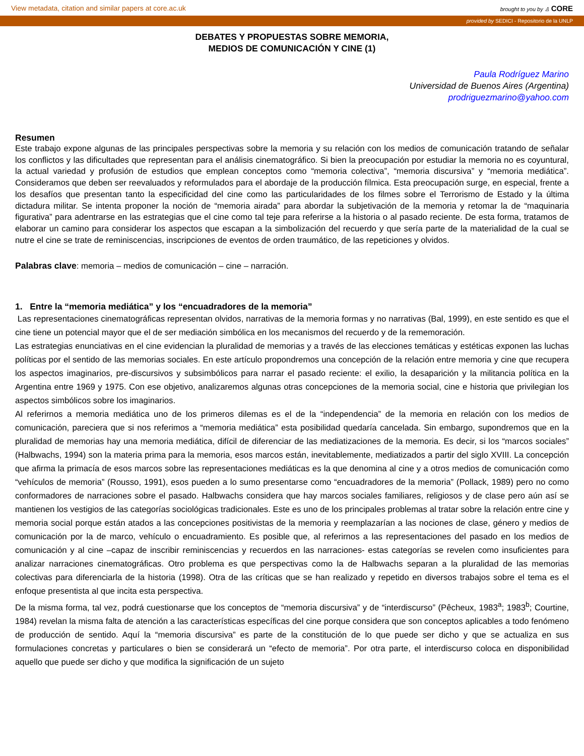View metadata, citation and similar papers at core.ac.uk brought to you by ♙ CORE
provided by SEDICI - Repositorio de la UNLP
DEBATES Y PROPUESTAS SOBRE MEMORIA,
MEDIOS DE COMUNICACIÓN Y CINE (1)
Paula Rodríguez Marino
Universidad de Buenos Aires (Argentina)
prodriguezmarino@yahoo.com
Resumen
Este trabajo expone algunas de las principales perspectivas sobre la memoria y su relación con los medios de comunicación tratando de señalar los conflictos y las dificultades que representan para el análisis cinematográfico. Si bien la preocupación por estudiar la memoria no es coyuntural, la actual variedad y profusión de estudios que emplean conceptos como “memoria colectiva”, “memoria discursiva” y “memoria mediática”. Consideramos que deben ser reevaluados y reformulados para el abordaje de la producción fílmica. Esta preocupación surge, en especial, frente a los desafíos que presentan tanto la especificidad del cine como las particularidades de los filmes sobre el Terrorismo de Estado y la última dictadura militar. Se intenta proponer la noción de “memoria airada” para abordar la subjetivación de la memoria y retomar la de “maquinaria figurativa” para adentrarse en las estrategias que el cine como tal teje para referirse a la historia o al pasado reciente. De esta forma, tratamos de elaborar un camino para considerar los aspectos que escapan a la simbolización del recuerdo y que sería parte de la materialidad de la cual se nutre el cine se trate de reminiscencias, inscripciones de eventos de orden traumático, de las repeticiones y olvidos.
Palabras clave: memoria – medios de comunicación – cine – narración.
1. Entre la “memoria mediática” y los “encuadradores de la memoria”
Las representaciones cinematográficas representan olvidos, narrativas de la memoria formas y no narrativas (Bal, 1999), en este sentido es que el cine tiene un potencial mayor que el de ser mediación simbólica en los mecanismos del recuerdo y de la rememoración.
Las estrategias enunciativas en el cine evidencian la pluralidad de memorias y a través de las elecciones temáticas y estéticas exponen las luchas políticas por el sentido de las memorias sociales. En este artículo propondremos una concepción de la relación entre memoria y cine que recupera los aspectos imaginarios, pre-discursivos y subsimbólicos para narrar el pasado reciente: el exilio, la desaparición y la militancia política en la Argentina entre 1969 y 1975. Con ese objetivo, analizaremos algunas otras concepciones de la memoria social, cine e historia que privilegian los aspectos simbólicos sobre los imaginarios.
Al referirnos a memoria mediática uno de los primeros dilemas es el de la “independencia” de la memoria en relación con los medios de comunicación, pareciera que si nos referimos a “memoria mediática” esta posibilidad quedaría cancelada. Sin embargo, supondremos que en la pluralidad de memorias hay una memoria mediática, difícil de diferenciar de las mediatizaciones de la memoria. Es decir, si los “marcos sociales” (Halbwachs, 1994) son la materia prima para la memoria, esos marcos están, inevitablemente, mediatizados a partir del siglo XVIII. La concepción que afirma la primacía de esos marcos sobre las representaciones mediáticas es la que denomina al cine y a otros medios de comunicación como “vehículos de memoria” (Rousso, 1991), esos pueden a lo sumo presentarse como “encuadradores de la memoria” (Pollack, 1989) pero no como conformadores de narraciones sobre el pasado. Halbwachs considera que hay marcos sociales familiares, religiosos y de clase pero aún así se mantienen los vestigios de las categorías sociológicas tradicionales. Este es uno de los principales problemas al tratar sobre la relación entre cine y memoria social porque están atados a las concepciones positivistas de la memoria y reemplazarían a las nociones de clase, género y medios de comunicación por la de marco, vehículo o encuadramiento. Es posible que, al referirnos a las representaciones del pasado en los medios de comunicación y al cine –capaz de inscribir reminiscencias y recuerdos en las narraciones- estas categorías se revelen como insuficientes para analizar narraciones cinematográficas. Otro problema es que perspectivas como la de Halbwachs separan a la pluralidad de las memorias colectivas para diferenciarla de la historia (1998). Otra de las críticas que se han realizado y repetido en diversos trabajos sobre el tema es el enfoque presentista al que incita esta perspectiva.
De la misma forma, tal vez, podrá cuestionarse que los conceptos de “memoria discursiva” y de “interdiscurso” (Pêcheux, 1983<sup>a</sup>; 1983<sup>b</sup>; Courtine, 1984) revelan la misma falta de atención a las características específicas del cine porque considera que son conceptos aplicables a todo fenómeno de producción de sentido. Aquí la “memoria discursiva” es parte de la constitución de lo que puede ser dicho y que se actualiza en sus formulaciones concretas y particulares o bien se considerará un “efecto de memoria”. Por otra parte, el interdiscurso coloca en disponibilidad aquello que puede ser dicho y que modifica la significación de un sujeto